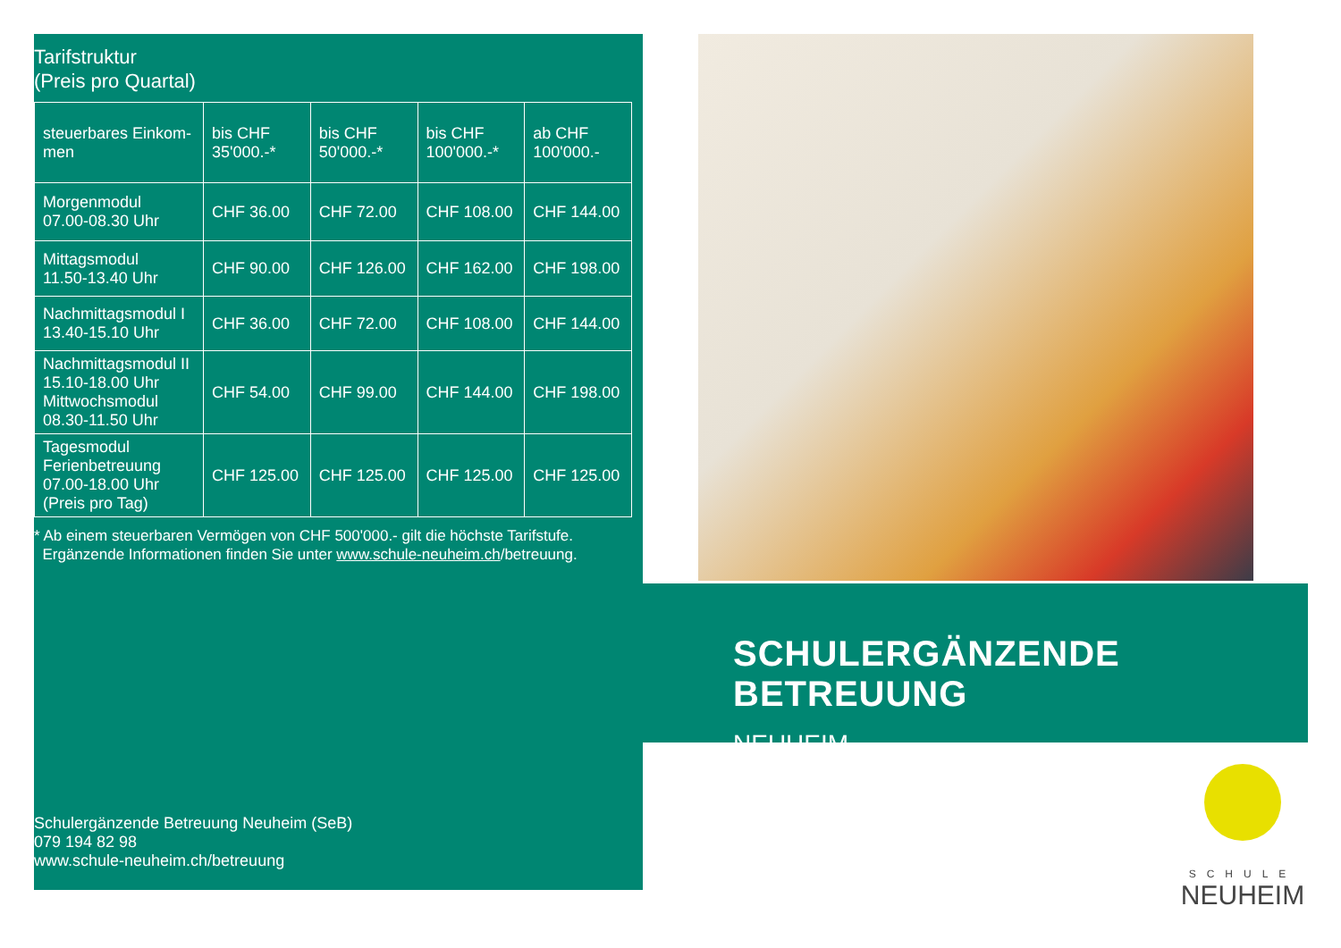Tarifstruktur
(Preis pro Quartal)
| steuerbares Einkom- men | bis CHF 35'000.-* | bis CHF 50'000.-* | bis CHF 100'000.-* | ab CHF 100'000.- |
| Morgenmodul 07.00-08.30 Uhr | CHF 36.00 | CHF 72.00 | CHF 108.00 | CHF 144.00 |
| Mittagsmodul 11.50-13.40 Uhr | CHF 90.00 | CHF 126.00 | CHF 162.00 | CHF 198.00 |
| Nachmittagsmodul I 13.40-15.10 Uhr | CHF 36.00 | CHF 72.00 | CHF 108.00 | CHF 144.00 |
| Nachmittagsmodul II 15.10-18.00 Uhr Mittwochsmodul 08.30-11.50 Uhr | CHF 54.00 | CHF 99.00 | CHF 144.00 | CHF 198.00 |
| Tagesmodul Ferienbetreuung 07.00-18.00 Uhr (Preis pro Tag) | CHF 125.00 | CHF 125.00 | CHF 125.00 | CHF 125.00 |
* Ab einem steuerbaren Vermögen von CHF 500'000.- gilt die höchste Tarifstufe.
Ergänzende Informationen finden Sie unter www.schule-neuheim.ch/betreuung.
Schulergänzende Betreuung Neuheim (SeB)
079 194 82 98
www.schule-neuheim.ch/betreuung
SCHULERGÄNZENDE BETREUUNG
NEUHEIM
SCHULE
NEUHEIM